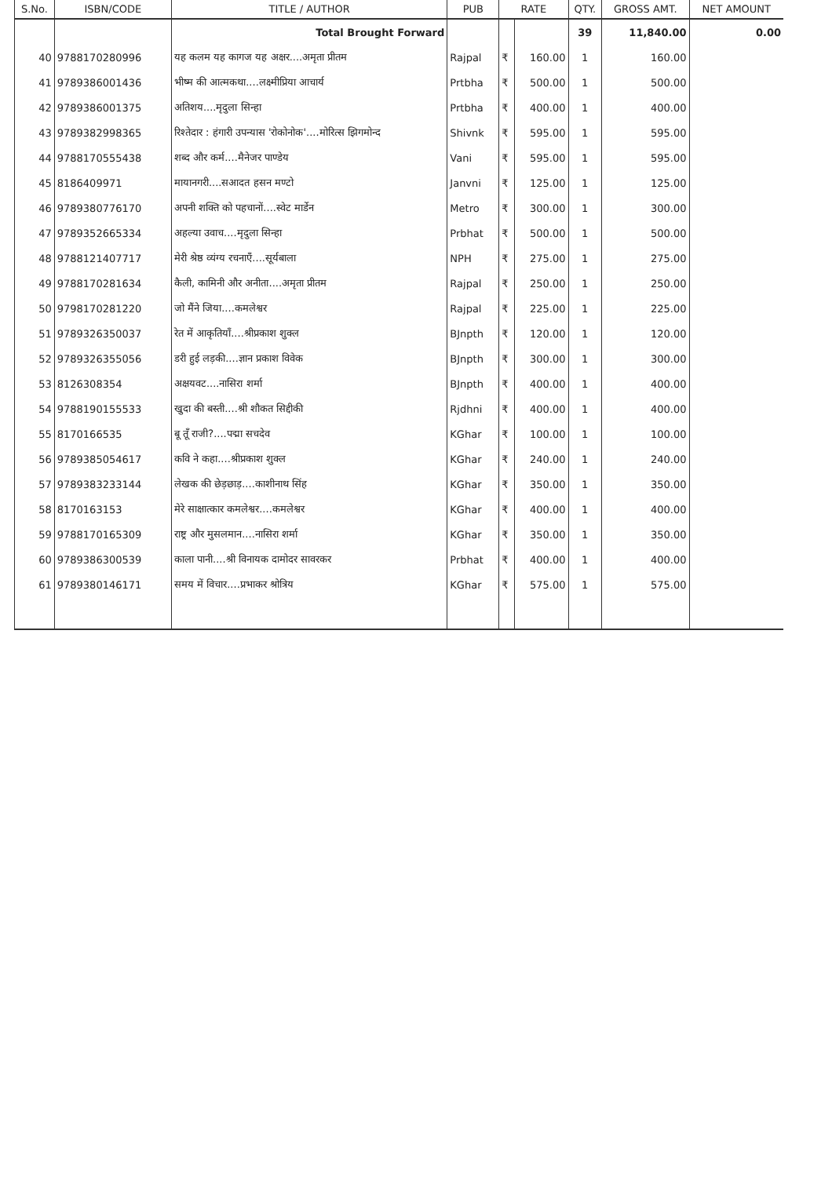| S.No. | ISBN/CODE | TITLE / AUTHOR | PUB | RATE | | QTY. | GROSS AMT. | NET AMOUNT |
| --- | --- | --- | --- | --- | --- | --- | --- | --- |
| | | Total Brought Forward | | | | 39 | 11,840.00 | 0.00 |
| 40 | 9788170280996 | यह कलम यह कागज यह अक्षर....अमृता प्रीतम | Rajpal | ₹ | 160.00 | 1 | 160.00 | |
| 41 | 9789386001436 | भीष्म की आत्मकथा....लक्ष्मीप्रिया आचार्य | Prtbha | ₹ | 500.00 | 1 | 500.00 | |
| 42 | 9789386001375 | अतिशय....मृदुला सिन्हा | Prtbha | ₹ | 400.00 | 1 | 400.00 | |
| 43 | 9789382998365 | रिश्तेदार : हंगारी उपन्यास 'रोकोनोक'....मोरित्स झिगमोन्द | Shivnk | ₹ | 595.00 | 1 | 595.00 | |
| 44 | 9788170555438 | शब्द और कर्म....मैनेजर पाण्डेय | Vani | ₹ | 595.00 | 1 | 595.00 | |
| 45 | 8186409971 | मायानगरी....सआदत हसन मण्टो | Janvni | ₹ | 125.00 | 1 | 125.00 | |
| 46 | 9789380776170 | अपनी शक्ति को पहचानों....स्वेट मार्डेन | Metro | ₹ | 300.00 | 1 | 300.00 | |
| 47 | 9789352665334 | अहल्या उवाच....मृदुला सिन्हा | Prbhat | ₹ | 500.00 | 1 | 500.00 | |
| 48 | 9788121407717 | मेरी श्रेष्ठ व्यंग्य रचनाएँ....सूर्यबाला | NPH | ₹ | 275.00 | 1 | 275.00 | |
| 49 | 9788170281634 | कैली, कामिनी और अनीता....अमृता प्रीतम | Rajpal | ₹ | 250.00 | 1 | 250.00 | |
| 50 | 9798170281220 | जो मैंने जिया....कमलेश्वर | Rajpal | ₹ | 225.00 | 1 | 225.00 | |
| 51 | 9789326350037 | रेत में आकृतियाँ....श्रीप्रकाश शुक्ल | BJnpth | ₹ | 120.00 | 1 | 120.00 | |
| 52 | 9789326355056 | डरी हुई लड़की....ज्ञान प्रकाश विवेक | BJnpth | ₹ | 300.00 | 1 | 300.00 | |
| 53 | 8126308354 | अक्षयवट....नासिरा शर्मा | BJnpth | ₹ | 400.00 | 1 | 400.00 | |
| 54 | 9788190155533 | खुदा की बस्ती....श्री शौकत सिद्दीकी | Rjdhni | ₹ | 400.00 | 1 | 400.00 | |
| 55 | 8170166535 | बू तूँ राजी?....पद्मा सचदेव | KGhar | ₹ | 100.00 | 1 | 100.00 | |
| 56 | 9789385054617 | कवि ने कहा....श्रीप्रकाश शुक्ल | KGhar | ₹ | 240.00 | 1 | 240.00 | |
| 57 | 9789383233144 | लेखक की छेड़छाड़....काशीनाथ सिंह | KGhar | ₹ | 350.00 | 1 | 350.00 | |
| 58 | 8170163153 | मेरे साक्षात्कार कमलेश्वर....कमलेश्वर | KGhar | ₹ | 400.00 | 1 | 400.00 | |
| 59 | 9788170165309 | राष्ट्र और मुसलमान....नासिरा शर्मा | KGhar | ₹ | 350.00 | 1 | 350.00 | |
| 60 | 9789386300539 | काला पानी....श्री विनायक दामोदर सावरकर | Prbhat | ₹ | 400.00 | 1 | 400.00 | |
| 61 | 9789380146171 | समय में विचार....प्रभाकर श्रोत्रिय | KGhar | ₹ | 575.00 | 1 | 575.00 | |